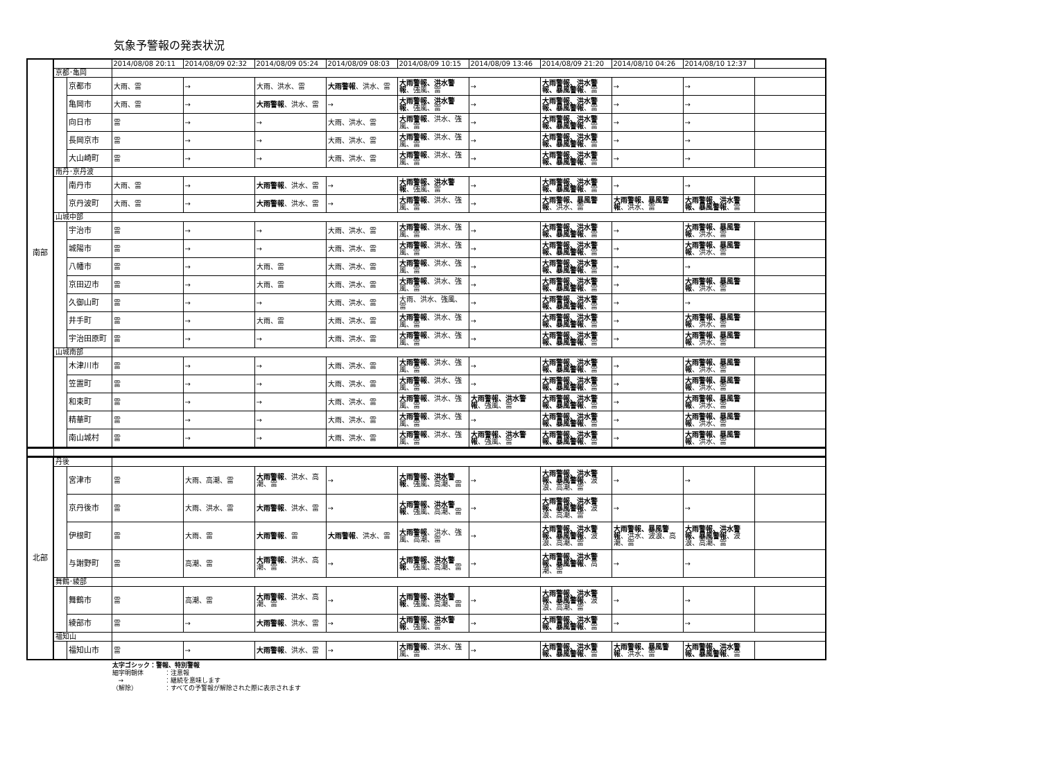気象予警報の発表状況
| 南部 | | | 2014/08/08 20:11 | 2014/08/09 02:32 | 2014/08/09 05:24 | 2014/08/09 08:03 | 2014/08/09 10:15 | 2014/08/09 13:46 | 2014/08/09 21:20 | 2014/08/10 04:26 | 2014/08/10 12:37 | |
| | 京都･亀岡 | | | | | | | | | | | |
| | | 京都市 | 大雨、雷 | → | 大雨、洪水、雷 | 大雨警報 、洪水、雷 | 大雨警報、洪水警報 、強風、雷 | → | 大雨警報、洪水警報、暴風警報 、雷 | → | → | |
| | | 亀岡市 | 大雨、雷 | → | 大雨警報 、洪水、雷 | → | 大雨警報、洪水警報 、強風、雷 | → | 大雨警報、洪水警報、暴風警報 、雷 | → | → | |
| | | 向日市 | 雷 | → | → | 大雨、洪水、雷 | 大雨警報 、洪水、強風、雷 | → | 大雨警報、洪水警報、暴風警報 、雷 | → | → | |
| | | 長岡京市 | 雷 | → | → | 大雨、洪水、雷 | 大雨警報 、洪水、強風、雷 | → | 大雨警報、洪水警報、暴風警報 、雷 | → | → | |
| | | 大山崎町 | 雷 | → | → | 大雨、洪水、雷 | 大雨警報 、洪水、強風、雷 | → | 大雨警報、洪水警報、暴風警報 、雷 | → | → | |
| | 南丹･京丹波 | | | | | | | | | | | |
| | | 南丹市 | 大雨、雷 | → | 大雨警報 、洪水、雷 | → | 大雨警報、洪水警報 、強風、雷 | → | 大雨警報、洪水警報、暴風警報 、雷 | → | → | |
| | | 京丹波町 | 大雨、雷 | → | 大雨警報 、洪水、雷 | → | 大雨警報 、洪水、強風、雷 | → | 大雨警報、暴風警報 、洪水、雷 | 大雨警報、暴風警報 、洪水、雷 | 大雨警報、洪水警報、暴風警報 、雷 | |
| | 山城中部 | | | | | | | | | | | |
| | | 宇治市 | 雷 | → | → | 大雨、洪水、雷 | 大雨警報 、洪水、強風、雷 | → | 大雨警報、洪水警報、暴風警報 、雷 | → | 大雨警報、暴風警報 、洪水、雷 | |
| | | 城陽市 | 雷 | → | → | 大雨、洪水、雷 | 大雨警報 、洪水、強風、雷 | → | 大雨警報、洪水警報、暴風警報 、雷 | → | 大雨警報、暴風警報 、洪水、雷 | |
| | | 八幡市 | 雷 | → | 大雨、雷 | 大雨、洪水、雷 | 大雨警報 、洪水、強風、雷 | → | 大雨警報、洪水警報、暴風警報 、雷 | → | → | |
| | | 京田辺市 | 雷 | → | 大雨、雷 | 大雨、洪水、雷 | 大雨警報 、洪水、強風、雷 | → | 大雨警報、洪水警報、暴風警報 、雷 | → | 大雨警報、暴風警報 、洪水、雷 | |
| | | 久御山町 | 雷 | → | → | 大雨、洪水、雷 | 大雨、洪水、強風、雷 | → | 大雨警報、洪水警報、暴風警報 、雷 | → | → | |
| | | 井手町 | 雷 | → | 大雨、雷 | 大雨、洪水、雷 | 大雨警報 、洪水、強風、雷 | → | 大雨警報、洪水警報、暴風警報 、雷 | → | 大雨警報、暴風警報 、洪水、雷 | |
| | | 宇治田原町 | 雷 | → | → | 大雨、洪水、雷 | 大雨警報 、洪水、強風、雷 | → | 大雨警報、洪水警報、暴風警報 、雷 | → | 大雨警報、暴風警報 、洪水、雷 | |
| | 山城南部 | | | | | | | | | | | |
| | | 木津川市 | 雷 | → | → | 大雨、洪水、雷 | 大雨警報 、洪水、強風、雷 | → | 大雨警報、洪水警報、暴風警報 、雷 | → | 大雨警報、暴風警報 、洪水、雷 | |
| | | 笠置町 | 雷 | → | → | 大雨、洪水、雷 | 大雨警報 、洪水、強風、雷 | → | 大雨警報、洪水警報、暴風警報 、雷 | → | 大雨警報、暴風警報 、洪水、雷 | |
| | | 和束町 | 雷 | → | → | 大雨、洪水、雷 | 大雨警報 、洪水、強風、雷 | 大雨警報、洪水警報 、強風、雷 | 大雨警報、洪水警報、暴風警報 、雷 | → | 大雨警報、暴風警報 、洪水、雷 | |
| | | 精華町 | 雷 | → | → | 大雨、洪水、雷 | 大雨警報 、洪水、強風、雷 | → | 大雨警報、洪水警報、暴風警報 、雷 | → | 大雨警報、暴風警報 、洪水、雷 | |
| | | 南山城村 | 雷 | → | → | 大雨、洪水、雷 | 大雨警報 、洪水、強風、雷 | 大雨警報、洪水警報 、強風、雷 | 大雨警報、洪水警報、暴風警報 、雷 | → | 大雨警報、暴風警報 、洪水、雷 | |
| 北部 | 丹後 | | | | | | | | | | | |
| | | 宮津市 | 雷 | 大雨、高潮、雷 | 大雨警報 、洪水、高潮、雷 | → | 大雨警報、洪水警報 、強風、高潮、雷 | → | 大雨警報、洪水警報、暴風警報 、波浪、高潮、雷 | → | → | |
| | | 京丹後市 | 雷 | 大雨、洪水、雷 | 大雨警報 、洪水、雷 | → | 大雨警報、洪水警報 、強風、高潮、雷 | → | 大雨警報、洪水警報、暴風警報 、波浪、高潮、雷 | → | → | |
| | | 伊根町 | 雷 | 大雨、雷 | 大雨警報 、雷 | 大雨警報 、洪水、雷 | 大雨警報 、洪水、強風、高潮、雷 | → | 大雨警報、洪水警報、暴風警報 、波浪、高潮、雷 | 大雨警報、暴風警報 、洪水、波浪、高潮、雷 | 大雨警報、洪水警報、暴風警報 、波浪、高潮、雷 | |
| | | 与謝野町 | 雷 | 高潮、雷 | 大雨警報 、洪水、高潮、雷 | → | 大雨警報、洪水警報 、強風、高潮、雷 | → | 大雨警報、洪水警報、暴風警報 、高潮、雷 | → | → | |
| | 舞鶴･綾部 | | | | | | | | | | | |
| | | 舞鶴市 | 雷 | 高潮、雷 | 大雨警報 、洪水、高潮、雷 | → | 大雨警報、洪水警報 、強風、高潮、雷 | → | 大雨警報、洪水警報、暴風警報 、波浪、高潮、雷 | → | → | |
| | | 綾部市 | 雷 | → | 大雨警報 、洪水、雷 | → | 大雨警報、洪水警報 、強風、雷 | → | 大雨警報、洪水警報、暴風警報 、雷 | → | → | |
| | 福知山 | | | | | | | | | | | |
| | | 福知山市 | 雷 | → | 大雨警報 、洪水、雷 | → | 大雨警報 、洪水、強風、雷 | → | 大雨警報、洪水警報、暴風警報 、雷 | 大雨警報、暴風警報 、洪水、雷 | 大雨警報、洪水警報、暴風警報 、雷 | |
太字ゴシック：警報、特別警報
細字明朝体 ：注意報
→ ：継続を意味します
（解除） ：すべての予警報が解除された際に表示されます